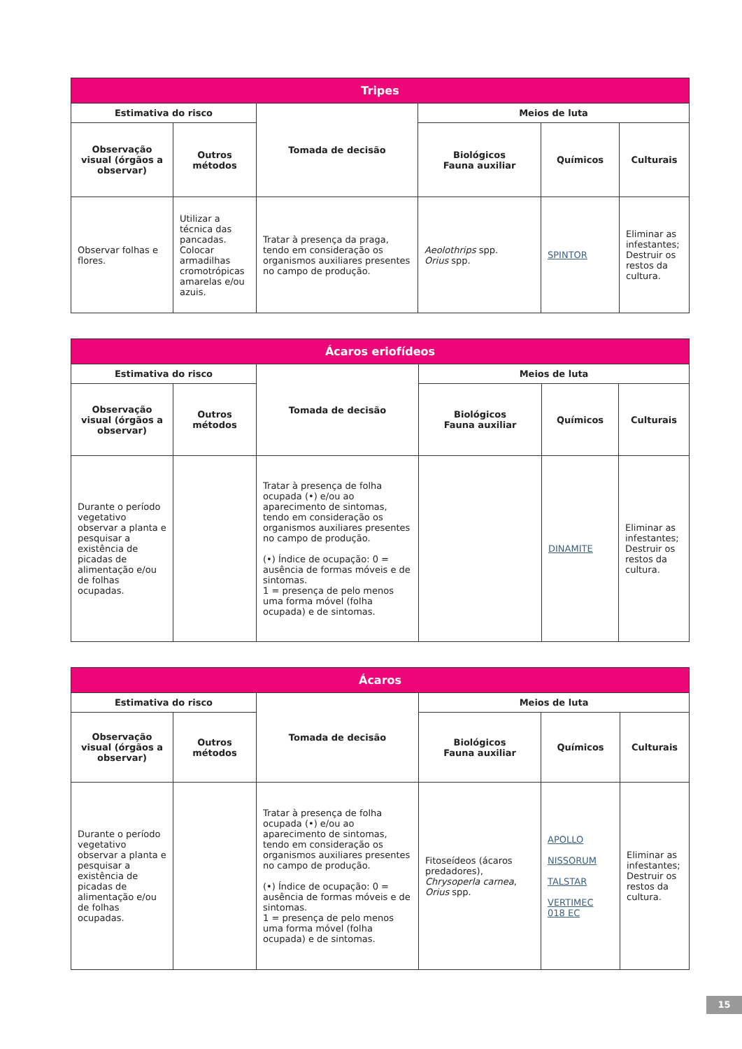| Tripes | | | | | |
| --- | --- | --- | --- | --- | --- |
| Estimativa do risco | | Tomada de decisão | Meios de luta | | |
| Observação visual (órgãos a observar) | Outros métodos | | Biológicos Fauna auxiliar | Químicos | Culturais |
| Observar folhas e flores. | Utilizar a técnica das pancadas. Colocar armadilhas cromotrópicas amarelas e/ou azuis. | Tratar à presença da praga, tendo em consideração os organismos auxiliares presentes no campo de produção. | Aeolothrips spp. Orius spp. | SPINTOR | Eliminar as infestantes; Destruir os restos da cultura. |
| Ácaros eriofídeos | | | | | |
| --- | --- | --- | --- | --- | --- |
| Estimativa do risco | | Tomada de decisão | Meios de luta | | |
| Observação visual (órgãos a observar) | Outros métodos | | Biológicos Fauna auxiliar | Químicos | Culturais |
| Durante o período vegetativo observar a planta e pesquisar a existência de picadas de alimentação e/ou de folhas ocupadas. | | Tratar à presença de folha ocupada (•) e/ou ao aparecimento de sintomas, tendo em consideração os organismos auxiliares presentes no campo de produção. (•) Índice de ocupação: 0 = ausência de formas móveis e de sintomas. 1 = presença de pelo menos uma forma móvel (folha ocupada) e de sintomas. | | DINAMITE | Eliminar as infestantes; Destruir os restos da cultura. |
| Ácaros | | | | | |
| --- | --- | --- | --- | --- | --- |
| Estimativa do risco | | Tomada de decisão | Meios de luta | | |
| Observação visual (órgãos a observar) | Outros métodos | | Biológicos Fauna auxiliar | Químicos | Culturais |
| Durante o período vegetativo observar a planta e pesquisar a existência de picadas de alimentação e/ou de folhas ocupadas. | | Tratar à presença de folha ocupada (•) e/ou ao aparecimento de sintomas, tendo em consideração os organismos auxiliares presentes no campo de produção. (•) Índice de ocupação: 0 = ausência de formas móveis e de sintomas. 1 = presença de pelo menos uma forma móvel (folha ocupada) e de sintomas. | Fitoseídeos (ácaros predadores), Chrysoperla carnea , Orius spp. | APOLLO NISSORUM TALSTAR VERTIMEC 018 EC | Eliminar as infestantes; Destruir os restos da cultura. |
15